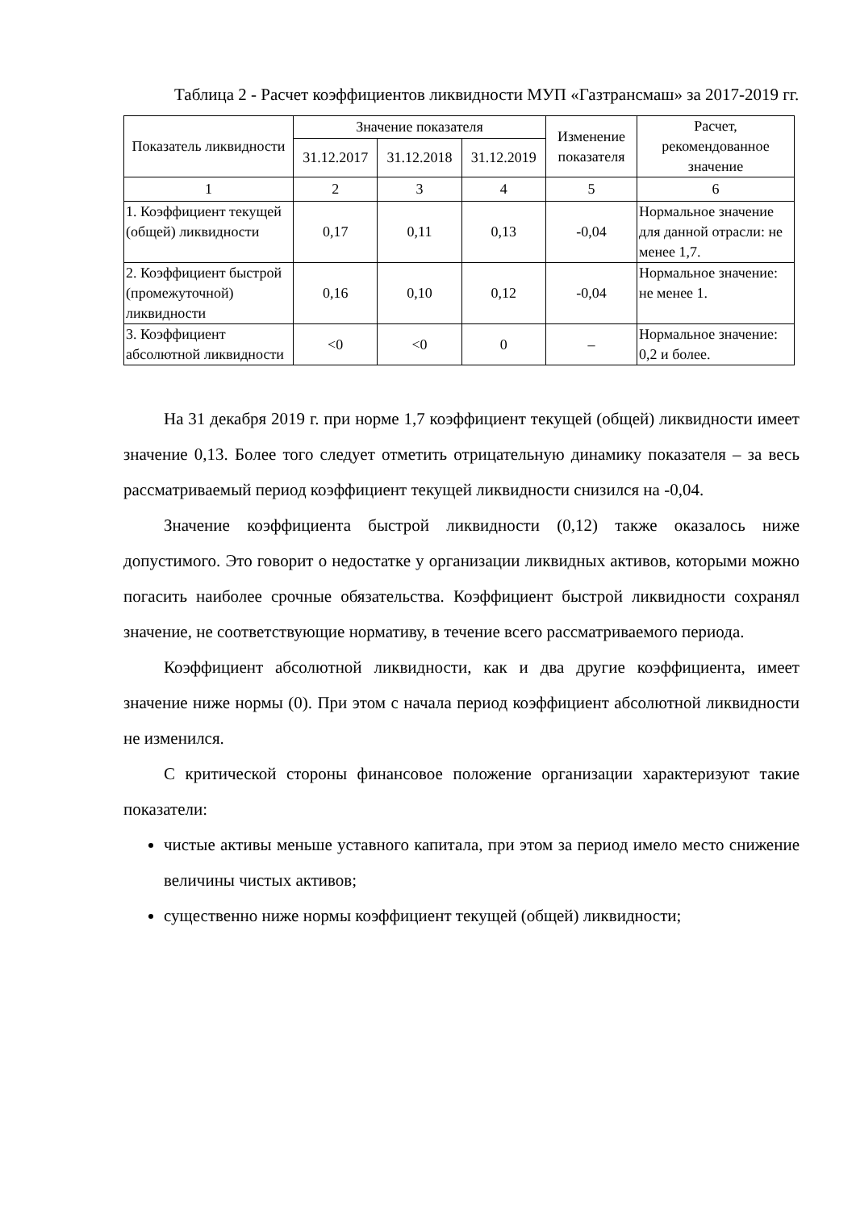Таблица 2 - Расчет коэффициентов ликвидности МУП «Газтрансмаш» за 2017-2019 гг.
| Показатель ликвидности | Значение показателя | | | Изменение показателя | Расчет, рекомендованное значение |
| --- | --- | --- | --- | --- | --- |
| | 31.12.2017 | 31.12.2018 | 31.12.2019 | | |
| 1 | 2 | 3 | 4 | 5 | 6 |
| 1. Коэффициент текущей (общей) ликвидности | 0,17 | 0,11 | 0,13 | -0,04 | Нормальное значение для данной отрасли: не менее 1,7. |
| 2. Коэффициент быстрой (промежуточной) ликвидности | 0,16 | 0,10 | 0,12 | -0,04 | Нормальное значение: не менее 1. |
| 3. Коэффициент абсолютной ликвидности | <0 | <0 | 0 | – | Нормальное значение: 0,2 и более. |
На 31 декабря 2019 г. при норме 1,7 коэффициент текущей (общей) ликвидности имеет значение 0,13. Более того следует отметить отрицательную динамику показателя – за весь рассматриваемый период коэффициент текущей ликвидности снизился на -0,04.
Значение коэффициента быстрой ликвидности (0,12) также оказалось ниже допустимого. Это говорит о недостатке у организации ликвидных активов, которыми можно погасить наиболее срочные обязательства. Коэффициент быстрой ликвидности сохранял значение, не соответствующие нормативу, в течение всего рассматриваемого периода.
Коэффициент абсолютной ликвидности, как и два другие коэффициента, имеет значение ниже нормы (0). При этом с начала период коэффициент абсолютной ликвидности не изменился.
С критической стороны финансовое положение организации характеризуют такие показатели:
чистые активы меньше уставного капитала, при этом за период имело место снижение величины чистых активов;
существенно ниже нормы коэффициент текущей (общей) ликвидности;